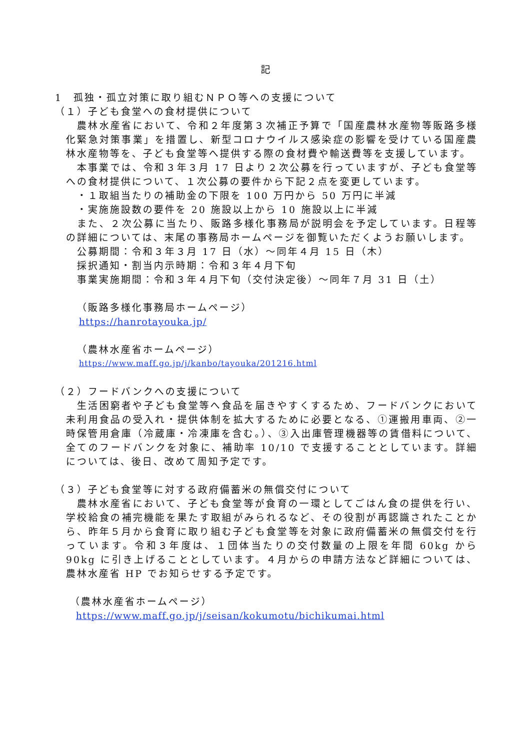記
1　孤独・孤立対策に取り組むＮＰＯ等への支援について
（１）子ども食堂への食材提供について
農林水産省において、令和２年度第３次補正予算で「国産農林水産物等販路多様化緊急対策事業」を措置し、新型コロナウイルス感染症の影響を受けている国産農林水産物等を、子ども食堂等へ提供する際の食材費や輸送費等を支援しています。
本事業では、令和３年３月 17 日より２次公募を行っていますが、子ども食堂等への食材提供について、１次公募の要件から下記２点を変更しています。
・１取組当たりの補助金の下限を 100 万円から 50 万円に半減
・実施施設数の要件を 20 施設以上から 10 施設以上に半減
また、２次公募に当たり、販路多様化事務局が説明会を予定しています。日程等の詳細については、末尾の事務局ホームページを御覧いただくようお願いします。
公募期間：令和３年３月 17 日（水）～同年４月 15 日（木）
採択通知・割当内示時期：令和３年４月下旬
事業実施期間：令和３年４月下旬（交付決定後）～同年７月 31 日（土）
（販路多様化事務局ホームページ）
https://hanrotayouka.jp/
（農林水産省ホームページ）
https://www.maff.go.jp/j/kanbo/tayouka/201216.html
（２）フードバンクへの支援について
生活困窮者や子ども食堂等へ食品を届きやすくするため、フードバンクにおいて未利用食品の受入れ・提供体制を拡大するために必要となる、①運搬用車両、②一時保管用倉庫（冷蔵庫・冷凍庫を含む。）、③入出庫管理機器等の賃借料について、全てのフードバンクを対象に、補助率 10/10 で支援することとしています。詳細については、後日、改めて周知予定です。
（３）子ども食堂等に対する政府備蓄米の無償交付について
農林水産省において、子ども食堂等が食育の一環としてごはん食の提供を行い、学校給食の補完機能を果たす取組がみられるなど、その役割が再認識されたことから、昨年５月から食育に取り組む子ども食堂等を対象に政府備蓄米の無償交付を行っています。令和３年度は、１団体当たりの交付数量の上限を年間 60kg から 90kg に引き上げることとしています。４月からの申請方法など詳細については、農林水産省 HP でお知らせする予定です。
（農林水産省ホームページ）
https://www.maff.go.jp/j/seisan/kokumotu/bichikumai.html